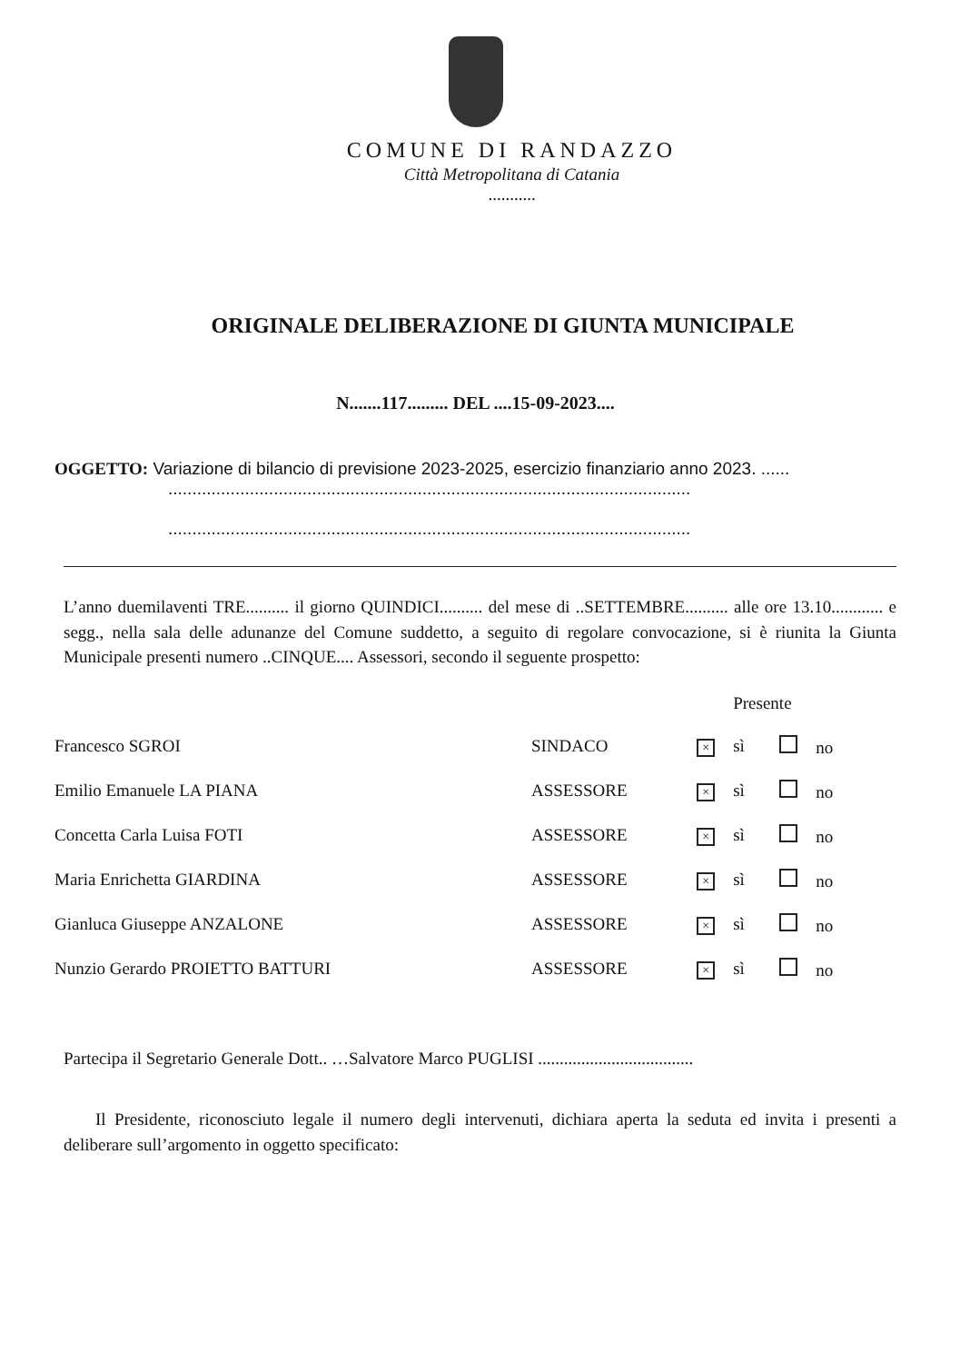COMUNE DI RANDAZZO
Città Metropolitana di Catania
...........
ORIGINALE DELIBERAZIONE DI GIUNTA MUNICIPALE
N.......117......... DEL ....15-09-2023....
OGGETTO: Variazione di bilancio di previsione 2023-2025, esercizio finanziario anno 2023. ......
.............................................................................................................
.............................................................................................................
L’anno duemilaventi TRE.......... il giorno QUINDICI.......... del mese di ..SETTEMBRE.......... alle ore 13.10............ e segg., nella sala delle adunanze del Comune suddetto, a seguito di regolare convocazione, si è riunita la Giunta Municipale presenti numero ..CINQUE.... Assessori, secondo il seguente prospetto:
| | | Presente | |
| Francesco SGROI | SINDACO | × sì | no |
| Emilio Emanuele LA PIANA | ASSESSORE | × sì | no |
| Concetta Carla Luisa FOTI | ASSESSORE | × sì | no |
| Maria Enrichetta GIARDINA | ASSESSORE | × sì | no |
| Gianluca Giuseppe ANZALONE | ASSESSORE | × sì | no |
| Nunzio Gerardo PROIETTO BATTURI | ASSESSORE | × sì | no |
Partecipa il Segretario Generale Dott.. …Salvatore Marco PUGLISI ....................................
Il Presidente, riconosciuto legale il numero degli intervenuti, dichiara aperta la seduta ed invita i presenti a deliberare sull’argomento in oggetto specificato: